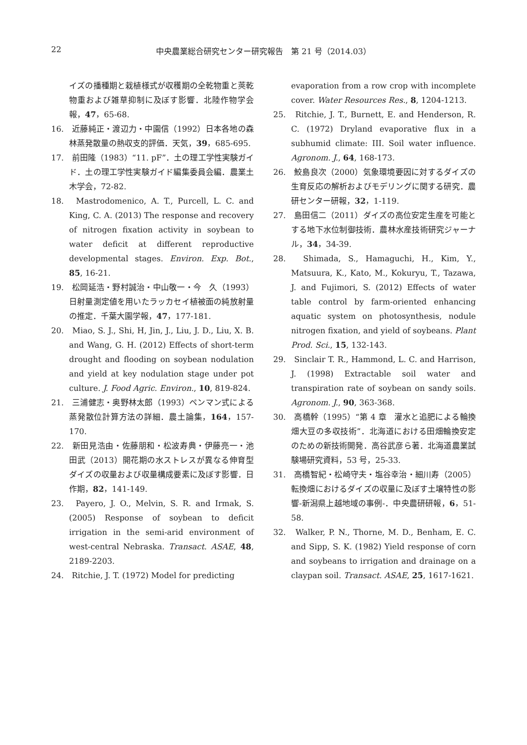22 中央農業総合研究センター研究報告　第 21 号（2014.03）
イズの播種期と栽植様式が収穫期の全乾物重と莢乾物重および雑草抑制に及ぼす影響．北陸作物学会報，47，65-68.
16.　近藤純正・渡辺力・中園信（1992）日本各地の森林蒸発散量の熱収支的評価．天気，39，685-695.
17.　前田隆（1983）“11. pF”．土の理工学性実験ガイド．土の理工学性実験ガイド編集委員会編．農業土木学会，72-82.
18.　Mastrodomenico, A. T., Purcell, L. C. and King, C. A. (2013) The response and recovery of nitrogen fixation activity in soybean to water deficit at different reproductive developmental stages. Environ. Exp. Bot., 85, 16-21.
19.　松岡延浩・野村誠治・中山敬一・今　久（1993）日射量測定値を用いたラッカセイ植被面の純放射量の推定．千葉大園学報，47，177-181.
20.　Miao, S. J., Shi, H, Jin, J., Liu, J. D., Liu, X. B. and Wang, G. H. (2012) Effects of short-term drought and flooding on soybean nodulation and yield at key nodulation stage under pot culture. J. Food Agric. Environ., 10, 819-824.
21.　三浦健志・奥野林太郎（1993）ペンマン式による蒸発散位計算方法の詳細．農土論集，164，157-170.
22.　新田見浩由・佐藤朋和・松波寿典・伊藤亮一・池田武（2013）開花期の水ストレスが異なる伸育型ダイズの収量および収量構成要素に及ぼす影響．日作期，82，141-149.
23.　Payero, J. O., Melvin, S. R. and Irmak, S. (2005) Response of soybean to deficit irrigation in the semi-arid environment of west-central Nebraska. Transact. ASAE, 48, 2189-2203.
24.　Ritchie, J. T. (1972) Model for predicting
evaporation from a row crop with incomplete cover. Water Resources Res., 8, 1204-1213.
25.　Ritchie, J. T., Burnett, E. and Henderson, R. C. (1972) Dryland evaporative flux in a subhumid climate: III. Soil water influence. Agronom. J., 64, 168-173.
26.　鮫島良次（2000）気象環境要因に対するダイズの生育反応の解析およびモデリングに関する研究．農研センター研報，32，1-119.
27.　島田信二（2011）ダイズの高位安定生産を可能とする地下水位制御技術．農林水産技術研究ジャーナル，34，34-39.
28.　Shimada, S., Hamaguchi, H., Kim, Y., Matsuura, K., Kato, M., Kokuryu, T., Tazawa, J. and Fujimori, S. (2012) Effects of water table control by farm-oriented enhancing aquatic system on photosynthesis, nodule nitrogen fixation, and yield of soybeans. Plant Prod. Sci., 15, 132-143.
29.　Sinclair T. R., Hammond, L. C. and Harrison, J. (1998) Extractable soil water and transpiration rate of soybean on sandy soils. Agronom. J., 90, 363-368.
30.　高橋幹（1995）“第 4 章　灌水と追肥による輪換畑大豆の多収技術”．北海道における田畑輪換安定のための新技術開発．高谷武彦ら著．北海道農業試験場研究資料，53 号，25-33.
31.　高橋智紀・松崎守夫・塩谷幸治・細川寿（2005）転換畑におけるダイズの収量に及ぼす土壌特性の影響-新潟県上越地域の事例-．中央農研研報，6，51-58.
32.　Walker, P. N., Thorne, M. D., Benham, E. C. and Sipp, S. K. (1982) Yield response of corn and soybeans to irrigation and drainage on a claypan soil. Transact. ASAE, 25, 1617-1621.